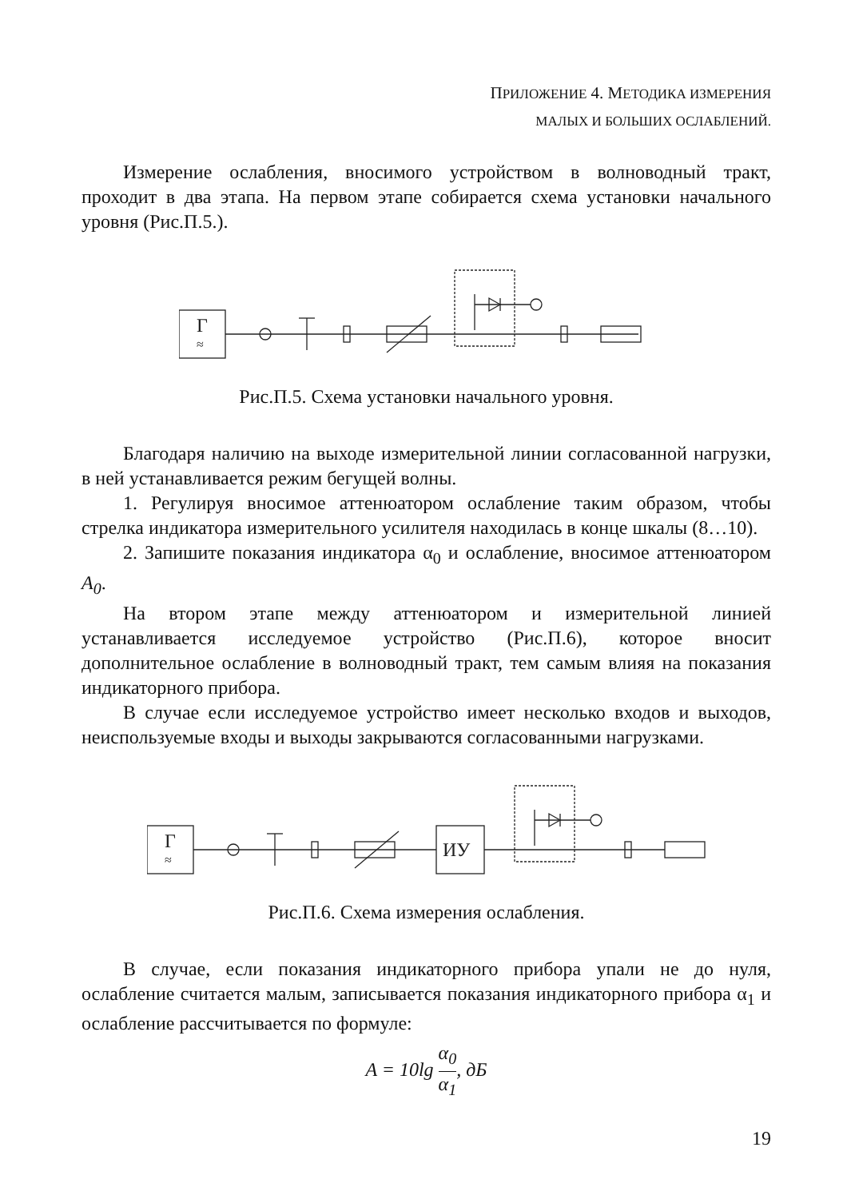ПРИЛОЖЕНИЕ 4. МЕТОДИКА ИЗМЕРЕНИЯ
МАЛЫХ И БОЛЬШИХ ОСЛАБЛЕНИЙ.
Измерение ослабления, вносимого устройством в волноводный тракт, проходит в два этапа. На первом этапе собирается схема установки начального уровня (Рис.П.5.).
Г
≈
Рис.П.5. Схема установки начального уровня.
Благодаря наличию на выходе измерительной линии согласованной нагрузки, в ней устанавливается режим бегущей волны.
1. Регулируя вносимое аттенюатором ослабление таким образом, чтобы стрелка индикатора измерительного усилителя находилась в конце шкалы (8…10).
2. Запишите показания индикатора α<sub>0</sub> и ослабление, вносимое аттенюатором A<sub>0</sub>.
На втором этапе между аттенюатором и измерительной линией устанавливается исследуемое устройство (Рис.П.6), которое вносит дополнительное ослабление в волноводный тракт, тем самым влияя на показания индикаторного прибора.
В случае если исследуемое устройство имеет несколько входов и выходов, неиспользуемые входы и выходы закрываются согласованными нагрузками.
Г
≈
ИУ
Рис.П.6. Схема измерения ослабления.
В случае, если показания индикаторного прибора упали не до нуля, ослабление считается малым, записывается показания индикаторного прибора α<sub>1</sub> и ослабление рассчитывается по формуле:
A = 10lg α<sub>0</sub> α<sub>1</sub>, дБ
19